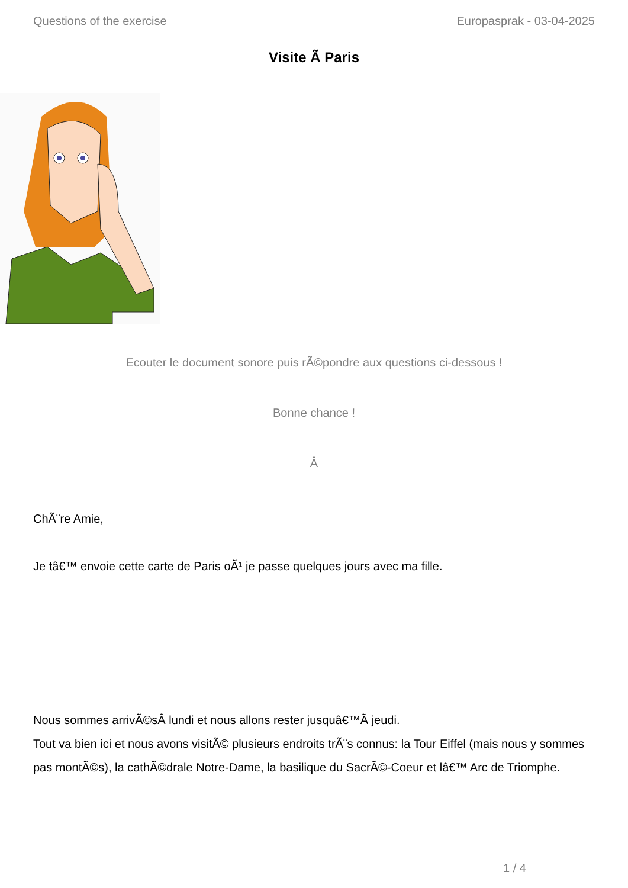Questions of the exercise Europasprak - 03-04-2025
Visite Ã Paris
Ecouter le document sonore puis rÃ©pondre aux questions ci-dessous !
Bonne chance !
Â
ChÃ¨re Amie,
Je tâ€™ envoie cette carte de Paris oÃ¹ je passe quelques jours avec ma fille.
Nous sommes arrivÃ©sÂ lundi et nous allons rester jusquâ€™Ã jeudi.
Tout va bien ici et nous avons visitÃ© plusieurs endroits trÃ¨s connus: la Tour Eiffel (mais nous y sommes pas montÃ©s), la cathÃ©drale Notre-Dame, la basilique du SacrÃ©-Coeur et lâ€™ Arc de Triomphe.
1 / 4